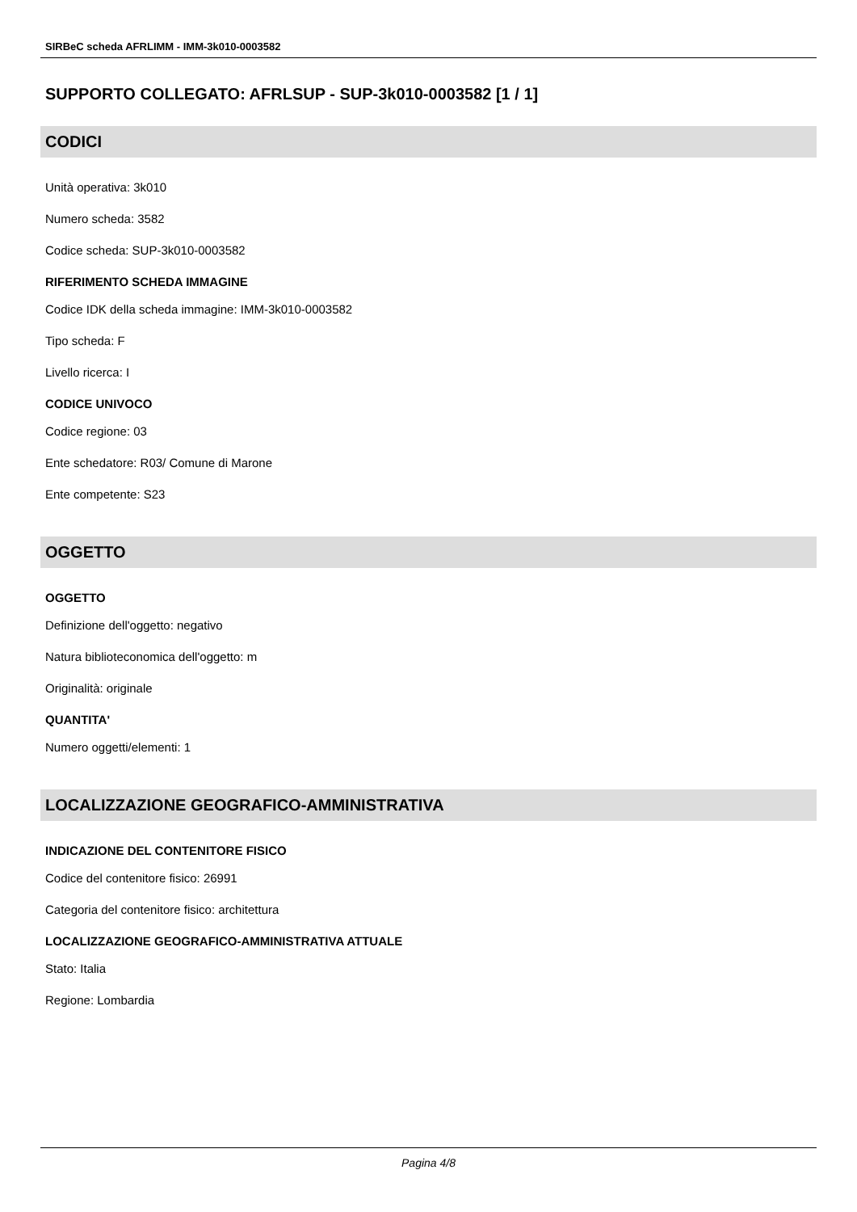SIRBeC scheda AFRLIMM - IMM-3k010-0003582
SUPPORTO COLLEGATO: AFRLSUP - SUP-3k010-0003582 [1 / 1]
CODICI
Unità operativa: 3k010
Numero scheda: 3582
Codice scheda: SUP-3k010-0003582
RIFERIMENTO SCHEDA IMMAGINE
Codice IDK della scheda immagine: IMM-3k010-0003582
Tipo scheda: F
Livello ricerca: I
CODICE UNIVOCO
Codice regione: 03
Ente schedatore: R03/ Comune di Marone
Ente competente: S23
OGGETTO
OGGETTO
Definizione dell'oggetto: negativo
Natura biblioteconomica dell'oggetto: m
Originalità: originale
QUANTITA'
Numero oggetti/elementi: 1
LOCALIZZAZIONE GEOGRAFICO-AMMINISTRATIVA
INDICAZIONE DEL CONTENITORE FISICO
Codice del contenitore fisico: 26991
Categoria del contenitore fisico: architettura
LOCALIZZAZIONE GEOGRAFICO-AMMINISTRATIVA ATTUALE
Stato: Italia
Regione: Lombardia
Pagina 4/8